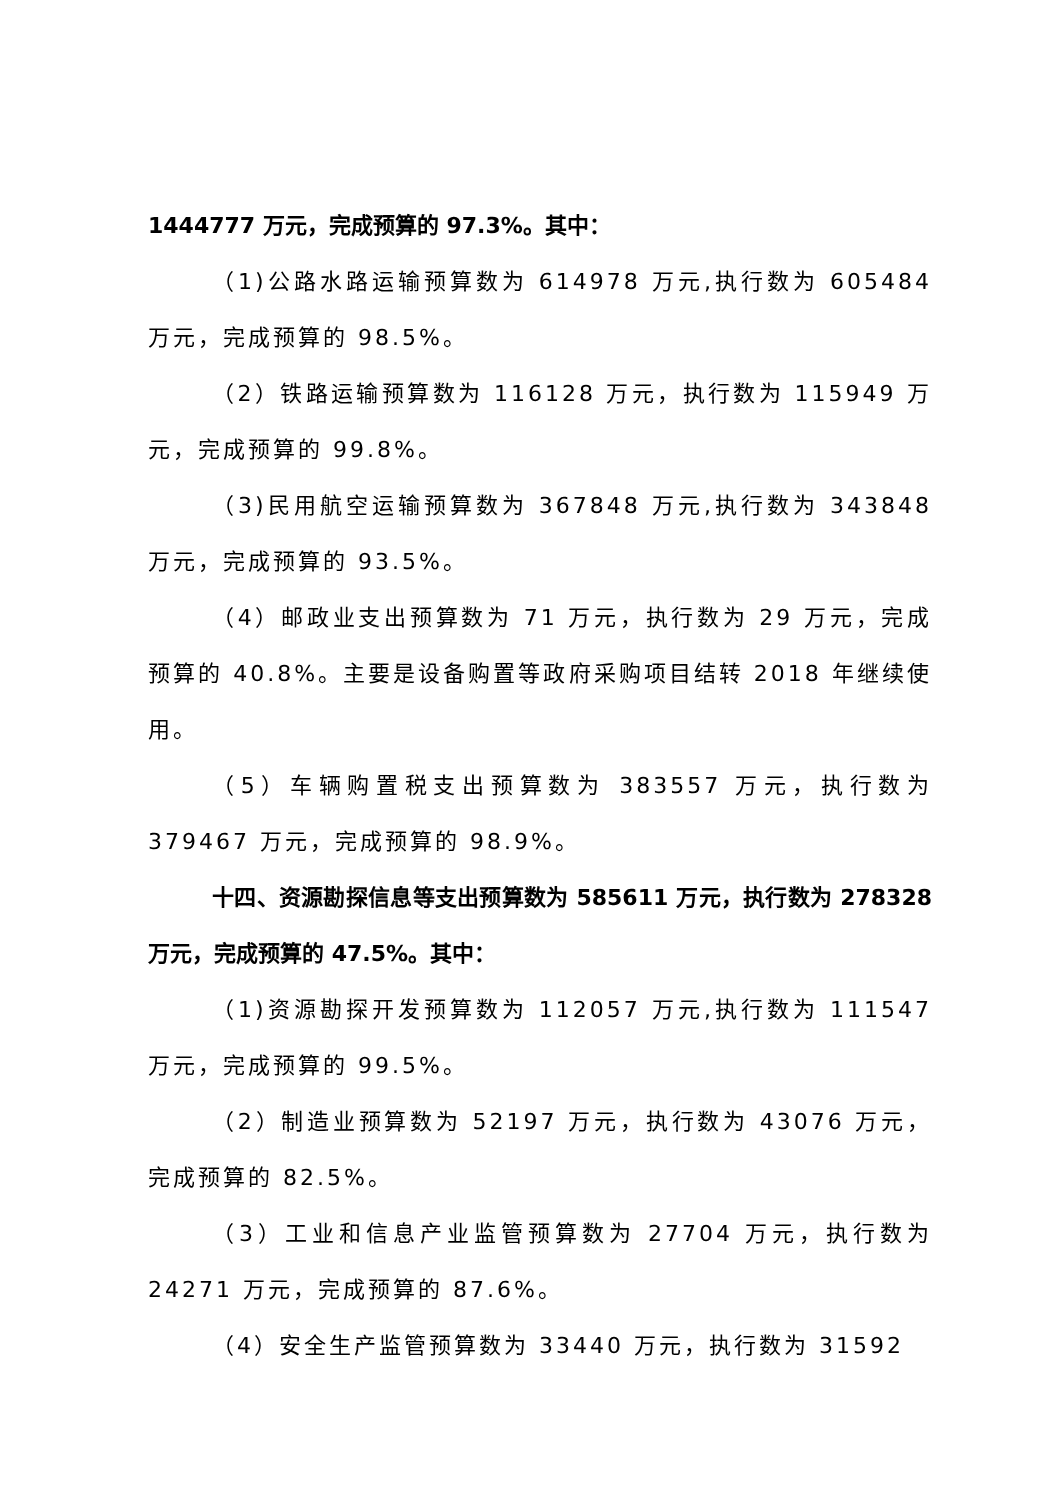1444777 万元，完成预算的 97.3%。其中：
（1)公路水路运输预算数为 614978 万元,执行数为 605484 万元，完成预算的 98.5%。
（2）铁路运输预算数为 116128 万元，执行数为 115949 万元，完成预算的 99.8%。
（3)民用航空运输预算数为 367848 万元,执行数为 343848 万元，完成预算的 93.5%。
（4）邮政业支出预算数为 71 万元，执行数为 29 万元，完成预算的 40.8%。主要是设备购置等政府采购项目结转 2018 年继续使用。
（5）车辆购置税支出预算数为 383557 万元，执行数为 379467 万元，完成预算的 98.9%。
十四、资源勘探信息等支出预算数为 585611 万元，执行数为 278328 万元，完成预算的 47.5%。其中：
（1)资源勘探开发预算数为 112057 万元,执行数为 111547 万元，完成预算的 99.5%。
（2）制造业预算数为 52197 万元，执行数为 43076 万元，完成预算的 82.5%。
（3）工业和信息产业监管预算数为 27704 万元，执行数为 24271 万元，完成预算的 87.6%。
（4）安全生产监管预算数为 33440 万元，执行数为 31592